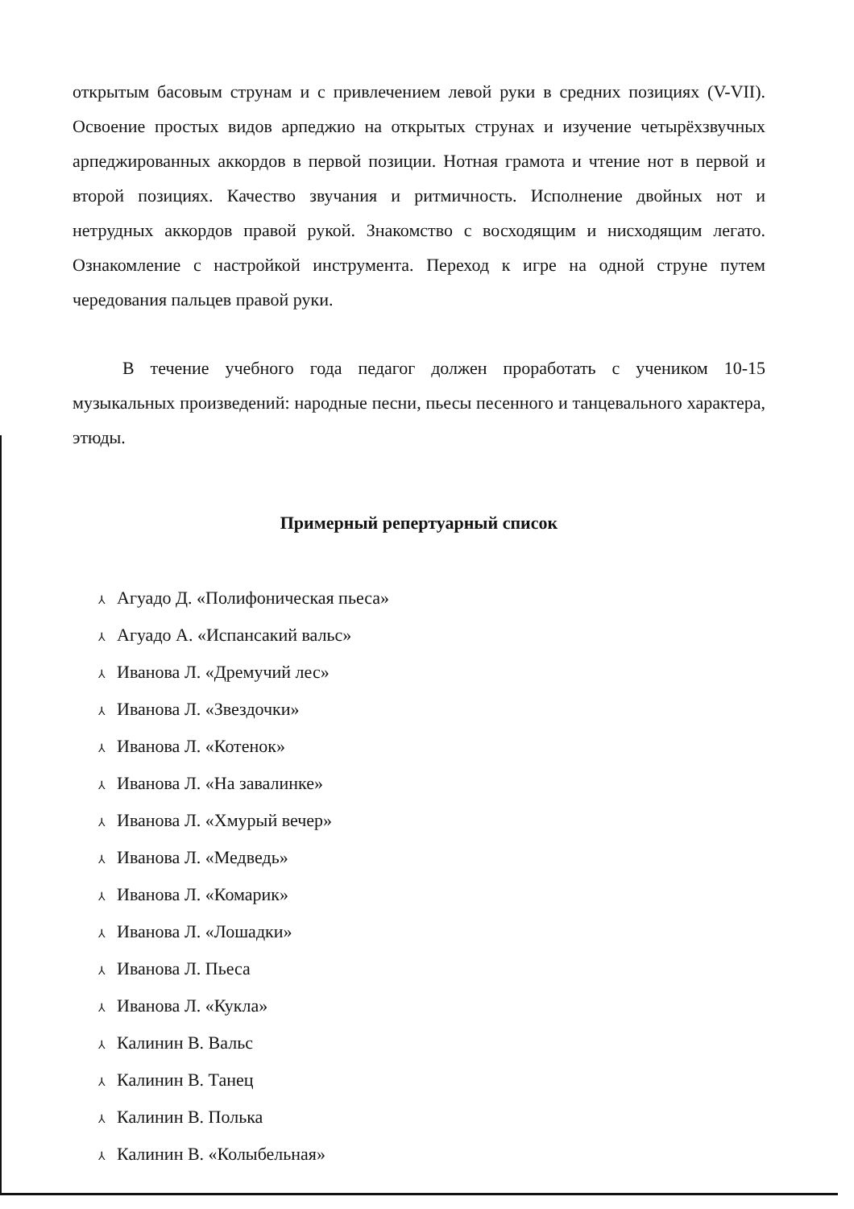открытым басовым струнам и с привлечением левой руки в средних позициях (V-VII). Освоение простых видов арпеджио на открытых струнах и изучение четырёхзвучных арпеджированных аккордов в первой позиции. Нотная грамота и чтение нот в первой и второй позициях. Качество звучания и ритмичность. Исполнение двойных нот и нетрудных аккордов правой рукой. Знакомство с восходящим и нисходящим легато. Ознакомление с настройкой инструмента. Переход к игре на одной струне путем чередования пальцев правой руки.
В течение учебного года педагог должен проработать с учеником 10-15 музыкальных произведений: народные песни, пьесы песенного и танцевального характера, этюды.
Примерный репертуарный список
⅄ Агуадо Д. «Полифоническая пьеса»
⅄ Агуадо А. «Испансакий вальс»
⅄ Иванова Л. «Дремучий лес»
⅄ Иванова Л. «Звездочки»
⅄ Иванова Л. «Котенок»
⅄ Иванова Л. «На завалинке»
⅄ Иванова Л. «Хмурый вечер»
⅄ Иванова Л. «Медведь»
⅄ Иванова Л. «Комарик»
⅄ Иванова Л. «Лошадки»
⅄ Иванова Л. Пьеса
⅄ Иванова Л. «Кукла»
⅄ Калинин В. Вальс
⅄ Калинин В. Танец
⅄ Калинин В. Полька
⅄ Калинин В. «Колыбельная»